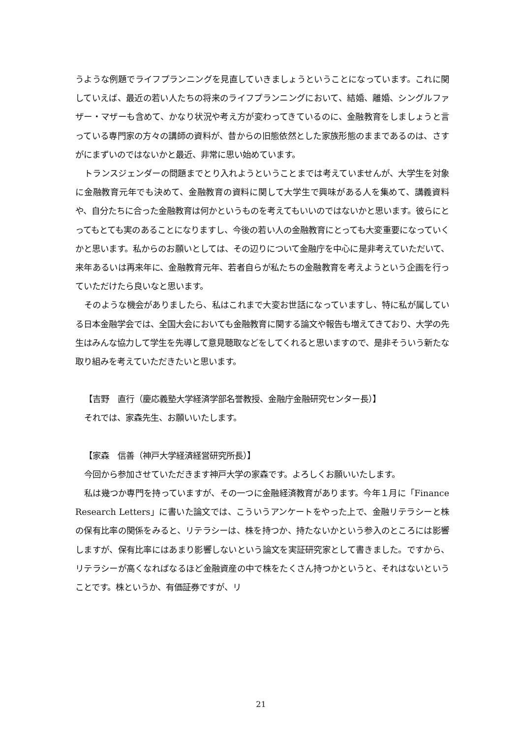うような例題でライフプランニングを見直していきましょうということになっています。これに関していえば、最近の若い人たちの将来のライフプランニングにおいて、結婚、離婚、シングルファザー・マザーも含めて、かなり状況や考え方が変わってきているのに、金融教育をしましょうと言っている専門家の方々の講師の資料が、昔からの旧態依然とした家族形態のままであるのは、さすがにまずいのではないかと最近、非常に思い始めています。
トランスジェンダーの問題までとり入れようということまでは考えていませんが、大学生を対象に金融教育元年でも決めて、金融教育の資料に関して大学生で興味がある人を集めて、講義資料や、自分たちに合った金融教育は何かというものを考えてもいいのではないかと思います。彼らにとってもとても実のあることになりますし、今後の若い人の金融教育にとっても大変重要になっていくかと思います。私からのお願いとしては、その辺りについて金融庁を中心に是非考えていただいて、来年あるいは再来年に、金融教育元年、若者自らが私たちの金融教育を考えようという企画を行っていただけたら良いなと思います。
そのような機会がありましたら、私はこれまで大変お世話になっていますし、特に私が属している日本金融学会では、全国大会においても金融教育に関する論文や報告も増えてきており、大学の先生はみんな協力して学生を先導して意見聴取などをしてくれると思いますので、是非そういう新たな取り組みを考えていただきたいと思います。
【吉野　直行（慶応義塾大学経済学部名誉教授、金融庁金融研究センター長）】
それでは、家森先生、お願いいたします。
【家森　信善（神戸大学経済経営研究所長）】
今回から参加させていただきます神戸大学の家森です。よろしくお願いいたします。
私は幾つか専門を持っていますが、その一つに金融経済教育があります。今年１月に「Finance Research Letters」に書いた論文では、こういうアンケートをやった上で、金融リテラシーと株の保有比率の関係をみると、リテラシーは、株を持つか、持たないかという参入のところには影響しますが、保有比率にはあまり影響しないという論文を実証研究家として書きました。ですから、リテラシーが高くなればなるほど金融資産の中で株をたくさん持つかというと、それはないということです。株というか、有価証券ですが、リ
21